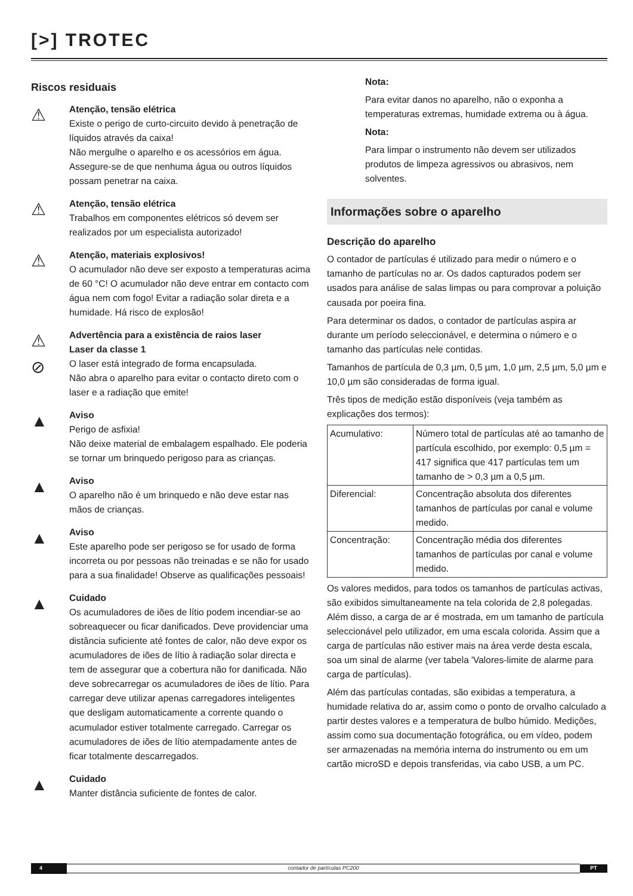[>] TROTEC
Riscos residuais
⚠
Atenção, tensão elétrica
Existe o perigo de curto-circuito devido à penetração de líquidos através da caixa!
Não mergulhe o aparelho e os acessórios em água. Assegure-se de que nenhuma água ou outros líquidos possam penetrar na caixa.
⚠
Atenção, tensão elétrica
Trabalhos em componentes elétricos só devem ser realizados por um especialista autorizado!
⚠
Atenção, materiais explosivos!
O acumulador não deve ser exposto a temperaturas acima de 60 °C! O acumulador não deve entrar em contacto com água nem com fogo! Evitar a radiação solar direta e a humidade. Há risco de explosão!
⚠
⊘
Advertência para a existência de raios laser
Laser da classe 1
O laser está integrado de forma encapsulada.
Não abra o aparelho para evitar o contacto direto com o laser e a radiação que emite!
▲
Aviso
Perigo de asfixia!
Não deixe material de embalagem espalhado. Ele poderia se tornar um brinquedo perigoso para as crianças.
▲
Aviso
O aparelho não é um brinquedo e não deve estar nas mãos de crianças.
▲
Aviso
Este aparelho pode ser perigoso se for usado de forma incorreta ou por pessoas não treinadas e se não for usado para a sua finalidade! Observe as qualificações pessoais!
▲
Cuidado
Os acumuladores de iões de lítio podem incendiar-se ao sobreaquecer ou ficar danificados. Deve providenciar uma distância suficiente até fontes de calor, não deve expor os acumuladores de iões de lítio à radiação solar directa e tem de assegurar que a cobertura não for danificada. Não deve sobrecarregar os acumuladores de iões de lítio. Para carregar deve utilizar apenas carregadores inteligentes que desligam automaticamente a corrente quando o acumulador estiver totalmente carregado. Carregar os acumuladores de iões de lítio atempadamente antes de ficar totalmente descarregados.
▲
Cuidado
Manter distância suficiente de fontes de calor.
Nota:
Para evitar danos no aparelho, não o exponha a temperaturas extremas, humidade extrema ou à água.
Nota:
Para limpar o instrumento não devem ser utilizados produtos de limpeza agressivos ou abrasivos, nem solventes.
Informações sobre o aparelho
Descrição do aparelho
O contador de partículas é utilizado para medir o número e o tamanho de partículas no ar. Os dados capturados podem ser usados para análise de salas limpas ou para comprovar a poluição causada por poeira fina.
Para determinar os dados, o contador de partículas aspira ar durante um período seleccionável, e determina o número e o tamanho das partículas nele contidas.
Tamanhos de partícula de 0,3 µm, 0,5 µm, 1,0 µm, 2,5 µm, 5,0 µm e 10,0 µm são consideradas de forma igual.
Três tipos de medição estão disponíveis (veja também as explicações dos termos):
| Acumulativo: | Número total de partículas até ao tamanho de partícula escolhido, por exemplo: 0,5 µm = 417 significa que 417 partículas tem um tamanho de > 0,3 µm a 0,5 µm. |
| Diferencial: | Concentração absoluta dos diferentes tamanhos de partículas por canal e volume medido. |
| Concentração: | Concentração média dos diferentes tamanhos de partículas por canal e volume medido. |
Os valores medidos, para todos os tamanhos de partículas activas, são exibidos simultaneamente na tela colorida de 2,8 polegadas. Além disso, a carga de ar é mostrada, em um tamanho de partícula seleccionável pelo utilizador, em uma escala colorida. Assim que a carga de partículas não estiver mais na área verde desta escala, soa um sinal de alarme (ver tabela 'Valores-limite de alarme para carga de partículas).
Além das partículas contadas, são exibidas a temperatura, a humidade relativa do ar, assim como o ponto de orvalho calculado a partir destes valores e a temperatura de bulbo húmido. Medições, assim como sua documentação fotográfica, ou em vídeo, podem ser armazenadas na memória interna do instrumento ou em um cartão microSD e depois transferidas, via cabo USB, a um PC.
4 contador de partículas PC200 PT